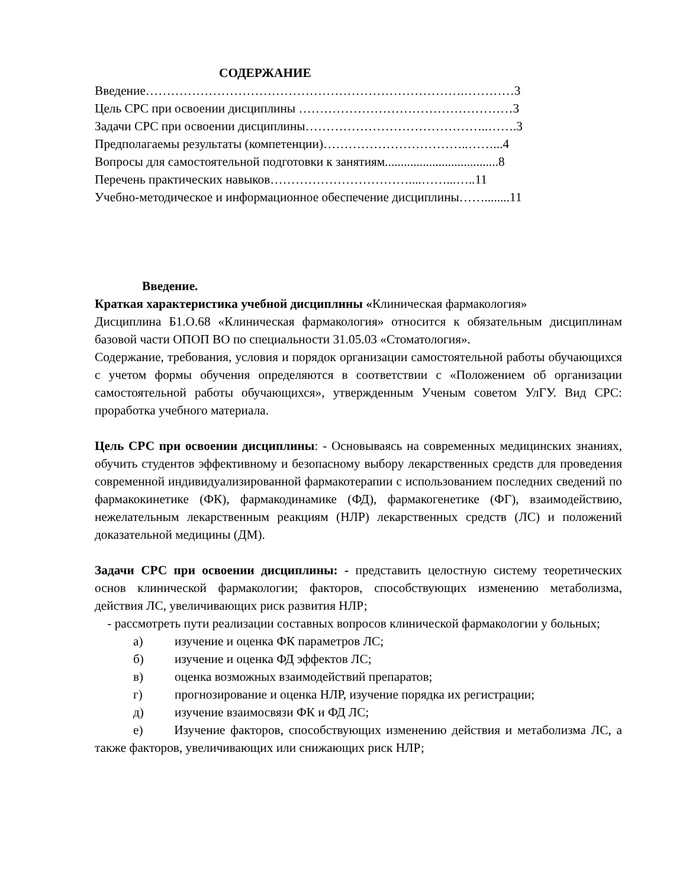СОДЕРЖАНИЕ
Введение………………………………………………………………….…………3
Цель СРС при освоении дисциплины ……………………………………………3
Задачи СРС при освоении дисциплины……………………………………..…….3
Предполагаемы результаты (компетенции)……………………………..……...4
Вопросы для самостоятельной подготовки к занятиям....................................8
Перечень практических навыков……………………………....……...…..11
Учебно-методическое и информационное обеспечение дисциплины……........11
Введение.
Краткая характеристика учебной дисциплины «Клиническая фармакология»
Дисциплина Б1.О.68 «Клиническая фармакология» относится к обязательным дисциплинам базовой части ОПОП ВО по специальности 31.05.03 «Стоматология».
Содержание, требования, условия и порядок организации самостоятельной работы обучающихся с учетом формы обучения определяются в соответствии с «Положением об организации самостоятельной работы обучающихся», утвержденным Ученым советом УлГУ. Вид СРС: проработка учебного материала.
Цель СРС при освоении дисциплины: - Основываясь на современных медицинских знаниях, обучить студентов эффективному и безопасному выбору лекарственных средств для проведения современной индивидуализированной фармакотерапии с использованием последних сведений по фармакокинетике (ФК), фармакодинамике (ФД), фармакогенетике (ФГ), взаимодействию, нежелательным лекарственным реакциям (НЛР) лекарственных средств (ЛС) и положений доказательной медицины (ДМ).
Задачи СРС при освоении дисциплины: - представить целостную систему теоретических основ клинической фармакологии; факторов, способствующих изменению метаболизма, действия ЛС, увеличивающих риск развития НЛР;
- рассмотреть пути реализации составных вопросов клинической фармакологии у больных;
а) изучение и оценка ФК параметров ЛС;
б) изучение и оценка ФД эффектов ЛС;
в) оценка возможных взаимодействий препаратов;
г) прогнозирование и оценка НЛР, изучение порядка их регистрации;
д) изучение взаимосвязи ФК и ФД ЛС;
е) Изучение факторов, способствующих изменению действия и метаболизма ЛС, а также факторов, увеличивающих или снижающих риск НЛР;